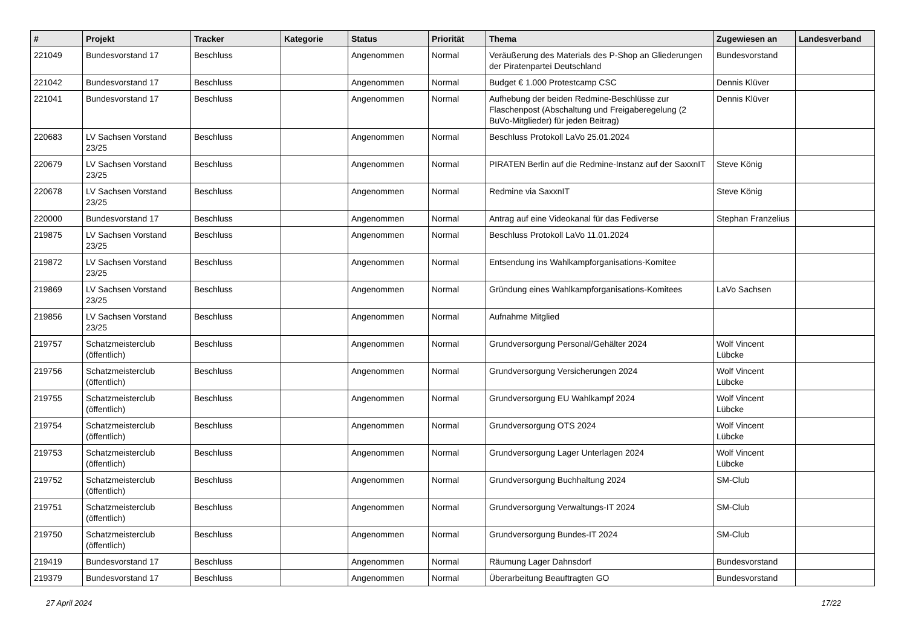| # | Projekt | Tracker | Kategorie | Status | Priorität | Thema | Zugewiesen an | Landesverband |
| --- | --- | --- | --- | --- | --- | --- | --- | --- |
| 221049 | Bundesvorstand 17 | Beschluss | | Angenommen | Normal | Veräußerung des Materials des P-Shop an Gliederungen der Piratenpartei Deutschland | Bundesvorstand | |
| 221042 | Bundesvorstand 17 | Beschluss | | Angenommen | Normal | Budget € 1.000 Protestcamp CSC | Dennis Klüver | |
| 221041 | Bundesvorstand 17 | Beschluss | | Angenommen | Normal | Aufhebung der beiden Redmine-Beschlüsse zur Flaschenpost (Abschaltung und Freigaberegelung (2 BuVo-Mitglieder) für jeden Beitrag) | Dennis Klüver | |
| 220683 | LV Sachsen Vorstand 23/25 | Beschluss | | Angenommen | Normal | Beschluss Protokoll LaVo 25.01.2024 | | |
| 220679 | LV Sachsen Vorstand 23/25 | Beschluss | | Angenommen | Normal | PIRATEN Berlin auf die Redmine-Instanz auf der SaxxnIT | Steve König | |
| 220678 | LV Sachsen Vorstand 23/25 | Beschluss | | Angenommen | Normal | Redmine via SaxxnIT | Steve König | |
| 220000 | Bundesvorstand 17 | Beschluss | | Angenommen | Normal | Antrag auf eine Videokanal für das Fediverse | Stephan Franzelius | |
| 219875 | LV Sachsen Vorstand 23/25 | Beschluss | | Angenommen | Normal | Beschluss Protokoll LaVo 11.01.2024 | | |
| 219872 | LV Sachsen Vorstand 23/25 | Beschluss | | Angenommen | Normal | Entsendung ins Wahlkampforganisations-Komitee | | |
| 219869 | LV Sachsen Vorstand 23/25 | Beschluss | | Angenommen | Normal | Gründung eines Wahlkampforganisations-Komitees | LaVo Sachsen | |
| 219856 | LV Sachsen Vorstand 23/25 | Beschluss | | Angenommen | Normal | Aufnahme Mitglied | | |
| 219757 | Schatzmeisterclub (öffentlich) | Beschluss | | Angenommen | Normal | Grundversorgung Personal/Gehälter 2024 | Wolf Vincent Lübcke | |
| 219756 | Schatzmeisterclub (öffentlich) | Beschluss | | Angenommen | Normal | Grundversorgung Versicherungen 2024 | Wolf Vincent Lübcke | |
| 219755 | Schatzmeisterclub (öffentlich) | Beschluss | | Angenommen | Normal | Grundversorgung EU Wahlkampf 2024 | Wolf Vincent Lübcke | |
| 219754 | Schatzmeisterclub (öffentlich) | Beschluss | | Angenommen | Normal | Grundversorgung OTS 2024 | Wolf Vincent Lübcke | |
| 219753 | Schatzmeisterclub (öffentlich) | Beschluss | | Angenommen | Normal | Grundversorgung Lager Unterlagen 2024 | Wolf Vincent Lübcke | |
| 219752 | Schatzmeisterclub (öffentlich) | Beschluss | | Angenommen | Normal | Grundversorgung Buchhaltung 2024 | SM-Club | |
| 219751 | Schatzmeisterclub (öffentlich) | Beschluss | | Angenommen | Normal | Grundversorgung Verwaltungs-IT 2024 | SM-Club | |
| 219750 | Schatzmeisterclub (öffentlich) | Beschluss | | Angenommen | Normal | Grundversorgung Bundes-IT 2024 | SM-Club | |
| 219419 | Bundesvorstand 17 | Beschluss | | Angenommen | Normal | Räumung Lager Dahnsdorf | Bundesvorstand | |
| 219379 | Bundesvorstand 17 | Beschluss | | Angenommen | Normal | Überarbeitung Beauftragten GO | Bundesvorstand | |
27 April 2024 17/22